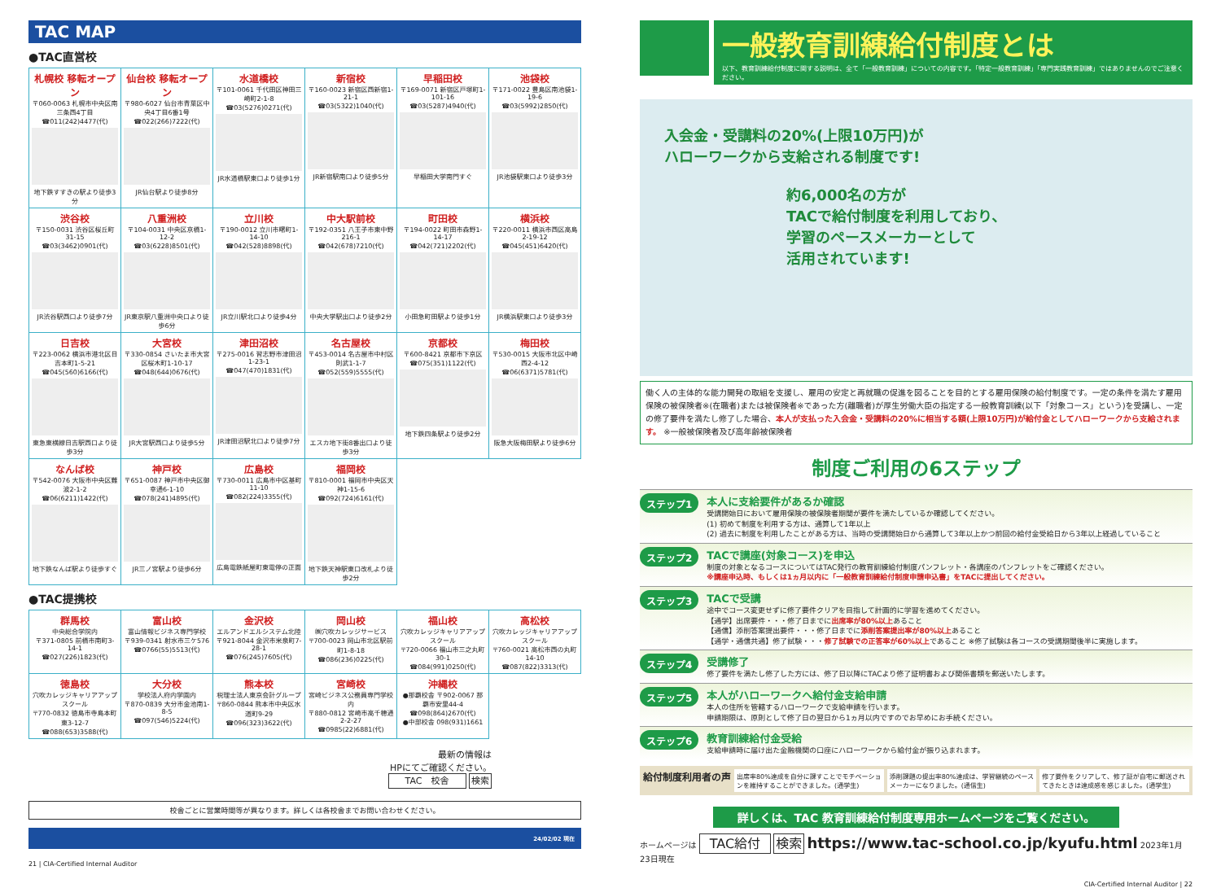TAC MAP
●TAC直営校
| 札幌校 移転オープン 〒060-0063 札幌市中央区南三条西4丁目 ☎011(242)4477(代) 地下鉄すすきの駅より徒歩3分 | 仙台校 移転オープン 〒980-6027 仙台市青葉区中央4丁目6番1号 ☎022(266)7222(代) JR仙台駅より徒歩8分 | 水道橋校 〒101-0061 千代田区神田三崎町2-1-8 ☎03(5276)0271(代) JR水道橋駅東口より徒歩1分 | 新宿校 〒160-0023 新宿区西新宿1-21-1 ☎03(5322)1040(代) JR新宿駅南口より徒歩5分 | 早稲田校 〒169-0071 新宿区戸塚町1-101-16 ☎03(5287)4940(代) 早稲田大学南門すぐ | 池袋校 〒171-0022 豊島区南池袋1-19-6 ☎03(5992)2850(代) JR池袋駅東口より徒歩3分 |
| 渋谷校 〒150-0031 渋谷区桜丘町31-15 ☎03(3462)0901(代) JR渋谷駅西口より徒歩7分 | 八重洲校 〒104-0031 中央区京橋1-12-2 ☎03(6228)8501(代) JR東京駅八重洲中央口より徒歩6分 | 立川校 〒190-0012 立川市曙町1-14-10 ☎042(528)8898(代) JR立川駅北口より徒歩4分 | 中大駅前校 〒192-0351 八王子市東中野216-1 ☎042(678)7210(代) 中央大学駅出口より徒歩2分 | 町田校 〒194-0022 町田市森野1-14-17 ☎042(721)2202(代) 小田急町田駅より徒歩1分 | 横浜校 〒220-0011 横浜市西区高島2-19-12 ☎045(451)6420(代) JR横浜駅東口より徒歩3分 |
| 日吉校 〒223-0062 横浜市港北区日吉本町1-5-21 ☎045(560)6166(代) 東急東横線日吉駅西口より徒歩3分 | 大宮校 〒330-0854 さいたま市大宮区桜木町1-10-17 ☎048(644)0676(代) JR大宮駅西口より徒歩5分 | 津田沼校 〒275-0016 習志野市津田沼1-23-1 ☎047(470)1831(代) JR津田沼駅北口より徒歩7分 | 名古屋校 〒453-0014 名古屋市中村区則武1-1-7 ☎052(559)5555(代) エスカ地下街8番出口より徒歩3分 | 京都校 〒600-8421 京都市下京区 ☎075(351)1122(代) 地下鉄四条駅より徒歩2分 | 梅田校 〒530-0015 大阪市北区中崎西2-4-12 ☎06(6371)5781(代) 阪急大阪梅田駅より徒歩6分 |
| なんば校 〒542-0076 大阪市中央区難波2-1-2 ☎06(6211)1422(代) 地下鉄なんば駅より徒歩すぐ | 神戸校 〒651-0087 神戸市中央区御幸通6-1-10 ☎078(241)4895(代) JR三ノ宮駅より徒歩6分 | 広島校 〒730-0011 広島市中区基町11-10 ☎082(224)3355(代) 広島電鉄紙屋町東電停の正面 | 福岡校 〒810-0001 福岡市中央区天神1-15-6 ☎092(724)6161(代) 地下鉄天神駅東口改札より徒歩2分 | | |
●TAC提携校
| 群馬校 中央総合学院内 〒371-0805 前橋市南町3-14-1 ☎027(226)1823(代) | 富山校 富山情報ビジネス専門学校 〒939-0341 射水市三ケ576 ☎0766(55)5513(代) | 金沢校 エルアンドエルシステム北陸 〒921-8044 金沢市米泉町7-28-1 ☎076(245)7605(代) | 岡山校 ㈱穴吹カレッジサービス 〒700-0023 岡山市北区駅前町1-8-18 ☎086(236)0225(代) | 福山校 穴吹カレッジキャリアアップスクール 〒720-0066 福山市三之丸町30-1 ☎084(991)0250(代) | 高松校 穴吹カレッジキャリアアップスクール 〒760-0021 高松市西の丸町14-10 ☎087(822)3313(代) |
| 徳島校 穴吹カレッジキャリアアップスクール 〒770-0832 徳島市寺島本町東3-12-7 ☎088(653)3588(代) | 大分校 学校法人府内学園内 〒870-0839 大分市金池南1-8-5 ☎097(546)5224(代) | 熊本校 税理士法人東京会計グループ 〒860-0844 熊本市中央区水道町9-29 ☎096(323)3622(代) | 宮崎校 宮崎ビジネス公務員専門学校内 〒880-0812 宮崎市高千穂通2-2-27 ☎0985(22)6881(代) | 沖縄校 ●那覇校舎 〒902-0067 那覇市安里44-4 ☎098(864)2670(代) ●中部校舎 098(931)1661 | |
最新の情報は
HPにてご確認ください。
TAC　校舎 検索
校舎ごとに営業時間等が異なります。詳しくは各校舎までお問い合わせください。
24/02/02 現在
21 | CIA-Certified Internal Auditor
一般教育訓練給付制度とは
以下、教育訓練給付制度に関する説明は、全て「一般教育訓練」についての内容です。「特定一般教育訓練」「専門実践教育訓練」ではありませんのでご注意ください。
入会金・受講料の20%(上限10万円)が
ハローワークから支給される制度です!
約6,000名の方が
TACで給付制度を利用しており、
学習のペースメーカーとして
活用されています!
働く人の主体的な能力開発の取組を支援し、雇用の安定と再就職の促進を図ることを目的とする雇用保険の給付制度です。一定の条件を満たす雇用保険の被保険者※(在職者)または被保険者※であった方(離職者)が厚生労働大臣の指定する一般教育訓練(以下「対象コース」という)を受講し、一定の修了要件を満たし修了した場合、本人が支払った入会金・受講料の20%に相当する額(上限10万円)が給付金としてハローワークから支給されます。 ※一般被保険者及び高年齢被保険者
制度ご利用の6ステップ
ステップ1
本人に支給要件があるか確認
受講開始日において雇用保険の被保険者期間が要件を満たしているか確認してください。
(1) 初めて制度を利用する方は、通算して1年以上
(2) 過去に制度を利用したことがある方は、当時の受講開始日から通算して3年以上かつ前回の給付金受給日から3年以上経過していること
ステップ2
TACで講座(対象コース)を申込
制度の対象となるコースについてはTAC発行の教育訓練給付制度パンフレット・各講座のパンフレットをご確認ください。
※講座申込時、もしくは1ヵ月以内に「一般教育訓練給付制度申請申込書」をTACに提出してください。
ステップ3
TACで受講
途中でコース変更せずに修了要件クリアを目指して計画的に学習を進めてください。
【通学】出席要件・・・修了日までに出席率が80%以上あること
【通信】添削答案提出要件・・・修了日までに添削答案提出率が80%以上あること
【通学・通信共通】修了試験・・・修了試験での正答率が60%以上であること ※修了試験は各コースの受講期間後半に実施します。
ステップ4
受講修了
修了要件を満たし修了した方には、修了日以降にTACより修了証明書および関係書類を郵送いたします。
ステップ5
本人がハローワークへ給付金支給申請
本人の住所を管轄するハローワークで支給申請を行います。
申請期限は、原則として修了日の翌日から1ヵ月以内ですのでお早めにお手続ください。
ステップ6
教育訓練給付金受給
支給申請時に届け出た金融機関の口座にハローワークから給付金が振り込まれます。
給付制度利用者の声
出席率80%達成を自分に課すことでモチベーションを維持することができました。(通学生)
添削課題の提出率80%達成は、学習継続のペースメーカーになりました。(通信生)
修了要件をクリアして、修了証が自宅に郵送されてきたときは達成感を感じました。(通学生)
詳しくは、TAC 教育訓練給付制度専用ホームページをご覧ください。
ホームページは TAC給付 検索 https://www.tac-school.co.jp/kyufu.html 2023年1月23日現在
CIA-Certified Internal Auditor | 22